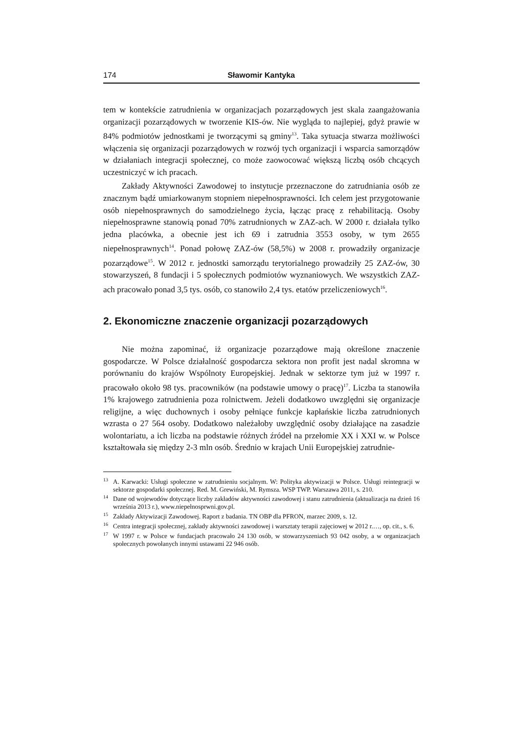174 Sławomir Kantyka
tem w kontekście zatrudnienia w organizacjach pozarządowych jest skala zaanga­żowania organizacji pozarządowych w tworzenie KIS-ów. Nie wygląda to najle­piej, gdyż prawie w 84% podmiotów jednostkami je tworzącymi są gminy<sup>13</sup>. Taka sytuacja stwarza możliwości włączenia się organizacji pozarządowych w rozwój tych organizacji i wsparcia samorządów w działaniach integracji społecznej, co może zaowocować większą liczbą osób chcących uczestniczyć w ich pracach.
Zakłady Aktywności Zawodowej to instytucje przeznaczone do zatrudnia­nia osób ze znacznym bądź umiarkowanym stopniem niepełnosprawności. Ich celem jest przygotowanie osób niepełnosprawnych do samodzielnego życia, łą­cząc pracę z rehabilitacją. Osoby niepełnosprawne stanowią ponad 70% zatrud­nionych w ZAZ-ach. W 2000 r. działała tylko jedna placówka, a obecnie jest ich 69 i zatrudnia 3553 osoby, w tym 2655 niepełnosprawnych<sup>14</sup>. Ponad połowę ZAZ-ów (58,5%) w 2008 r. prowadziły organizacje pozarządowe<sup>15</sup>. W 2012 r. jednostki samorządu terytorialnego prowadziły 25 ZAZ-ów, 30 stowarzyszeń, 8 fundacji i 5 społecznych podmiotów wyznaniowych. We wszystkich ZAZ-ach pracowało ponad 3,5 tys. osób, co stanowiło 2,4 tys. etatów przeliczeniowych<sup>16</sup>.
2. Ekonomiczne znaczenie organizacji pozarządowych
Nie można zapominać, iż organizacje pozarządowe mają określone znacze­nie gospodarcze. W Polsce działalność gospodarcza sektora non profit jest nadal skromna w porównaniu do krajów Wspólnoty Europejskiej. Jednak w sektorze tym już w 1997 r. pracowało około 98 tys. pracowników (na podstawie umowy o pracę)<sup>17</sup>. Liczba ta stanowiła 1% krajowego zatrudnienia poza rolnictwem. Je­żeli dodatkowo uwzględni się organizacje religijne, a więc duchownych i osoby pełniące funkcje kapłańskie liczba zatrudnionych wzrasta o 27 564 osoby. Do­datkowo należałoby uwzględnić osoby działające na zasadzie wolontariatu, a ich liczba na podstawie różnych źródeł na przełomie XX i XXI w. w Polsce kształ­towała się między 2-3 mln osób. Średnio w krajach Unii Europejskiej zatrudnie-
<sup>13</sup> A. Karwacki: Usługi społeczne w zatrudnieniu socjalnym. W: Polityka aktywizacji w Polsce. Usługi reintegracji w sektorze gospodarki społecznej. Red. M. Grewiński, M. Rymsza. WSP TWP. Warszawa 2011, s. 210.
<sup>14</sup> Dane od wojewodów dotyczące liczby zakładów aktywności zawodowej i stanu zatrudnienia (aktualizacja na dzień 16 września 2013 r.), www.niepełnosprwni.gov.pl.
<sup>15</sup> Zakłady Aktywizacji Zawodowej. Raport z badania. TN OBP dla PFRON, marzec 2009, s. 12.
<sup>16</sup> Centra integracji społecznej, zakłady aktywności zawodowej i warsztaty terapii zajęciowej w 2012 r.…, op. cit., s. 6.
<sup>17</sup> W 1997 r. w Polsce w fundacjach pracowało 24 130 osób, w stowarzyszeniach 93 042 osoby, a w organizacjach społecznych powołanych innymi ustawami 22 946 osób.